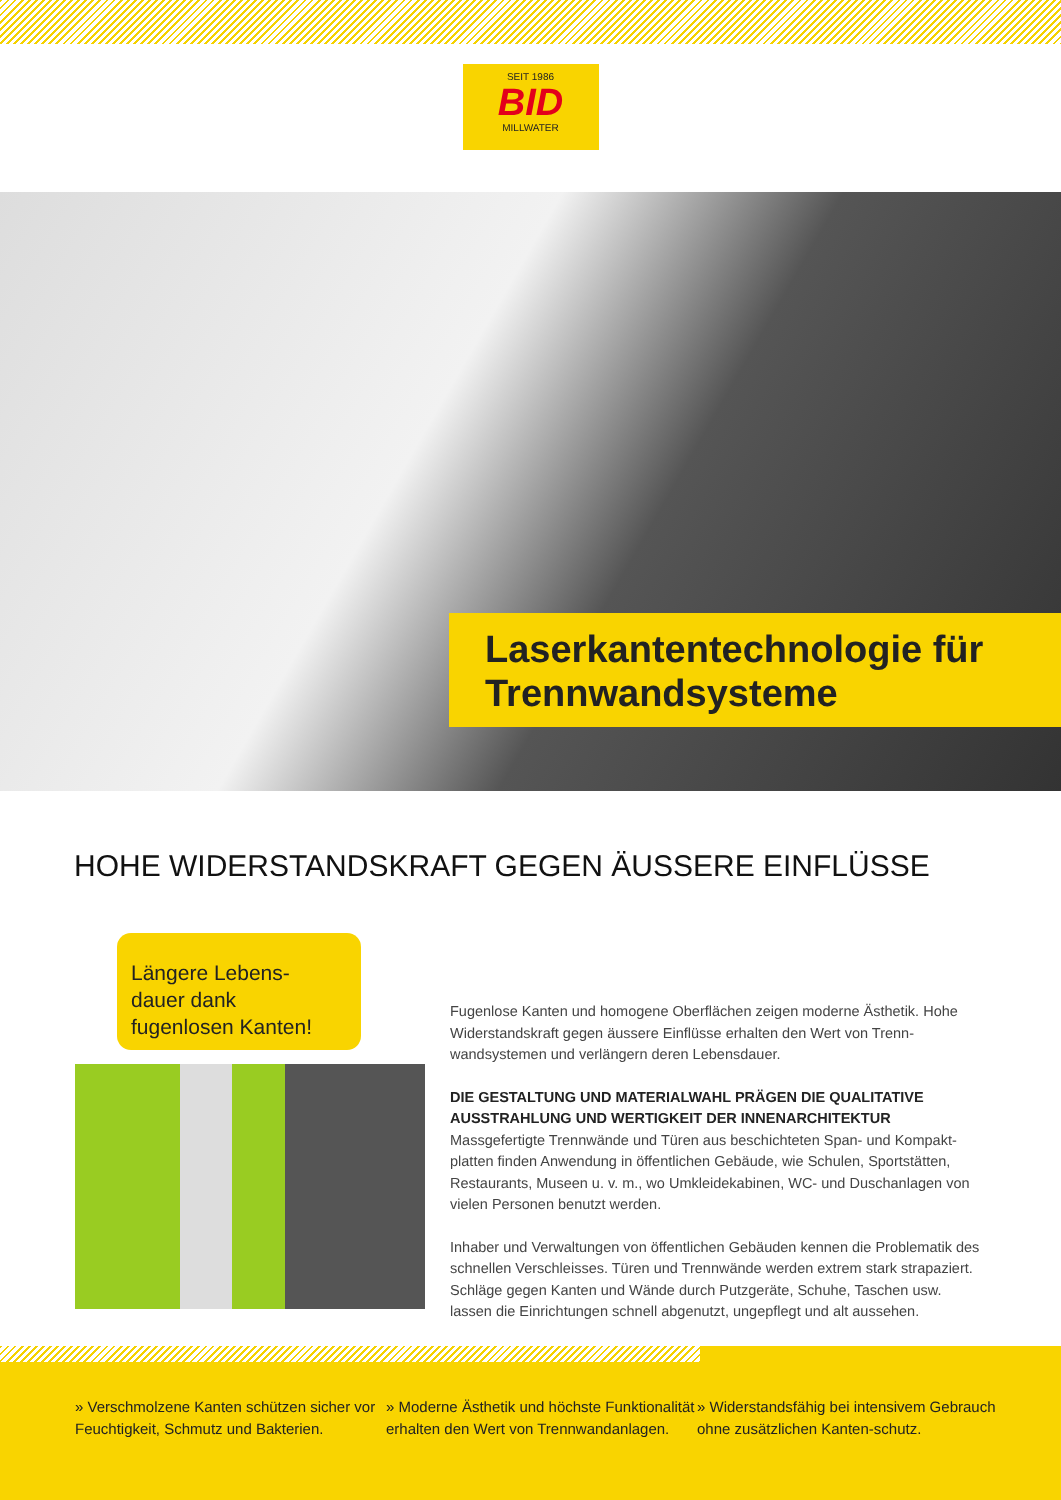SEIT 1986
BID
MILLWATER
Laserkantentechnologie für Trennwandsysteme
HOHE WIDERSTANDSKRAFT GEGEN ÄUSSERE EINFLÜSSE
Längere Lebens-
dauer dank
fugenlosen Kanten!
Fugenlose Kanten und homogene Oberflächen zeigen moderne Ästhetik. Hohe Widerstandskraft gegen äussere Einflüsse erhalten den Wert von Trenn-wandsystemen und verlängern deren Lebensdauer.
DIE GESTALTUNG UND MATERIALWAHL PRÄGEN DIE QUALITATIVE AUSSTRAHLUNG UND WERTIGKEIT DER INNENARCHITEKTUR
Massgefertigte Trennwände und Türen aus beschichteten Span- und Kompakt-platten finden Anwendung in öffentlichen Gebäude, wie Schulen, Sportstätten, Restaurants, Museen u. v. m., wo Umkleidekabinen, WC- und Duschanlagen von vielen Personen benutzt werden.
Inhaber und Verwaltungen von öffentlichen Gebäuden kennen die Problematik des schnellen Verschleisses. Türen und Trennwände werden extrem stark strapaziert. Schläge gegen Kanten und Wände durch Putzgeräte, Schuhe, Taschen usw. lassen die Einrichtungen schnell abgenutzt, ungepflegt und alt aussehen.
» Verschmolzene Kanten schützen sicher vor Feuchtigkeit, Schmutz und Bakterien.
» Moderne Ästhetik und höchste Funktionalität erhalten den Wert von Trennwandanlagen.
» Widerstandsfähig bei intensivem Gebrauch ohne zusätzlichen Kanten-schutz.